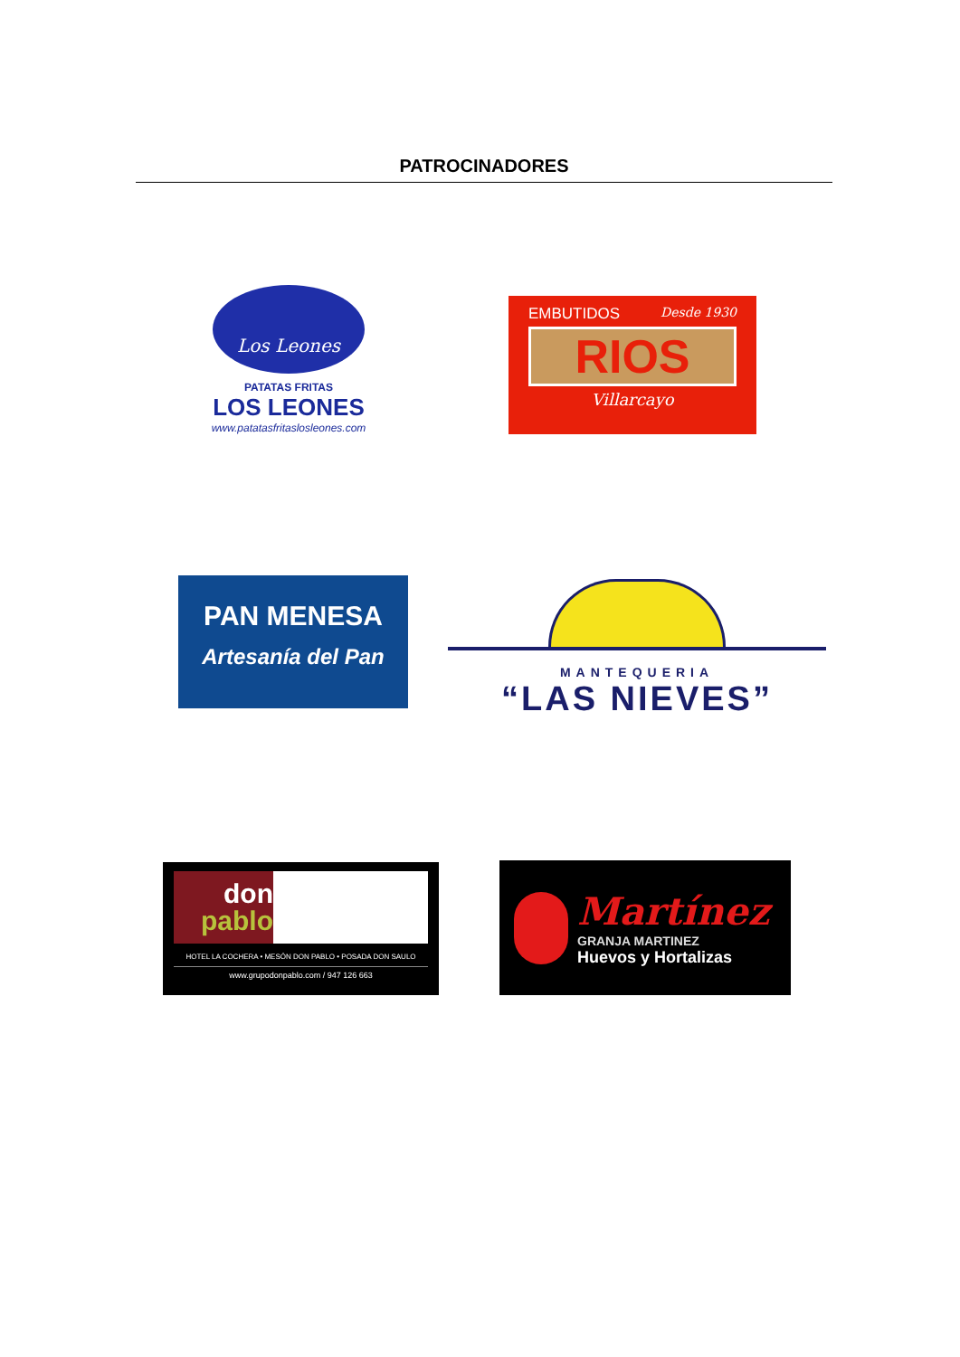PATROCINADORES
Los Leones
PATATAS FRITAS
LOS LEONES
www.patatasfritaslosleones.com
EMBUTIDOS Desde 1930
RIOS
Villarcayo
PAN MENESA
Artesanía del Pan
MANTEQUERIA
“LAS NIEVES”
don
pablo
HOTEL LA COCHERA • MESÓN DON PABLO • POSADA DON SAULO
www.grupodonpablo.com / 947 126 663
Martínez
GRANJA MARTINEZ
Huevos y Hortalizas